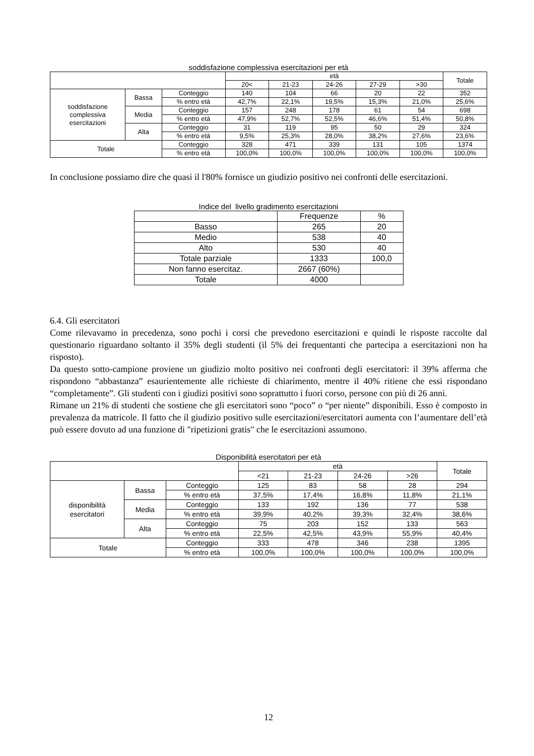soddisfazione complessiva esercitazioni per età
| | | | età | | | | | Totale |
| | | | 20< | 21-23 | 24-26 | 27-29 | >30 | |
| soddisfazione complessiva esercitazioni | Bassa | Conteggio | 140 | 104 | 66 | 20 | 22 | 352 |
| | | % entro età | 42,7% | 22,1% | 19,5% | 15,3% | 21,0% | 25,6% |
| | Media | Conteggio | 157 | 248 | 178 | 61 | 54 | 698 |
| | | % entro età | 47,9% | 52,7% | 52,5% | 46,6% | 51,4% | 50,8% |
| | Alta | Conteggio | 31 | 119 | 95 | 50 | 29 | 324 |
| | | % entro età | 9,5% | 25,3% | 28,0% | 38,2% | 27,6% | 23,6% |
| Totale | | Conteggio | 328 | 471 | 339 | 131 | 105 | 1374 |
| | | % entro età | 100,0% | 100,0% | 100,0% | 100,0% | 100,0% | 100,0% |
In conclusione possiamo dire che quasi il l'80% fornisce un giudizio positivo nei confronti delle esercitazioni.
Indice del livello gradimento esercitazioni
| | Frequenze | % |
| Basso | 265 | 20 |
| Medio | 538 | 40 |
| Alto | 530 | 40 |
| Totale parziale | 1333 | 100,0 |
| Non fanno esercitaz. | 2667 (60%) | |
| Totale | 4000 | |
6.4. Gli esercitatori
Come rilevavamo in precedenza, sono pochi i corsi che prevedono esercitazioni e quindi le risposte raccolte dal questionario riguardano soltanto il 35% degli studenti (il 5% dei frequentanti che partecipa a esercitazioni non ha risposto).
Da questo sotto-campione proviene un giudizio molto positivo nei confronti degli esercitatori: il 39% afferma che rispondono “abbastanza” esaurientemente alle richieste di chiarimento, mentre il 40% ritiene che essi rispondano “completamente”. Gli studenti con i giudizi positivi sono soprattutto i fuori corso, persone con più di 26 anni.
Rimane un 21% di studenti che sostiene che gli esercitatori sono “poco” o “per niente” disponibili. Esso è composto in prevalenza da matricole. Il fatto che il giudizio positivo sulle esercitazioni/esercitatori aumenta con l’aumentare dell’età può essere dovuto ad una funzione di "ripetizioni gratis" che le esercitazioni assumono.
Disponibilità esercitatori per età
| | | | età | | | | Totale |
| | | | <21 | 21-23 | 24-26 | >26 | |
| disponibilità esercitatori | Bassa | Conteggio | 125 | 83 | 58 | 28 | 294 |
| | | % entro età | 37,5% | 17,4% | 16,8% | 11,8% | 21,1% |
| | Media | Conteggio | 133 | 192 | 136 | 77 | 538 |
| | | % entro età | 39,9% | 40,2% | 39,3% | 32,4% | 38,6% |
| | Alta | Conteggio | 75 | 203 | 152 | 133 | 563 |
| | | % entro età | 22,5% | 42,5% | 43,9% | 55,9% | 40,4% |
| Totale | | Conteggio | 333 | 478 | 346 | 238 | 1395 |
| | | % entro età | 100,0% | 100,0% | 100,0% | 100,0% | 100,0% |
12